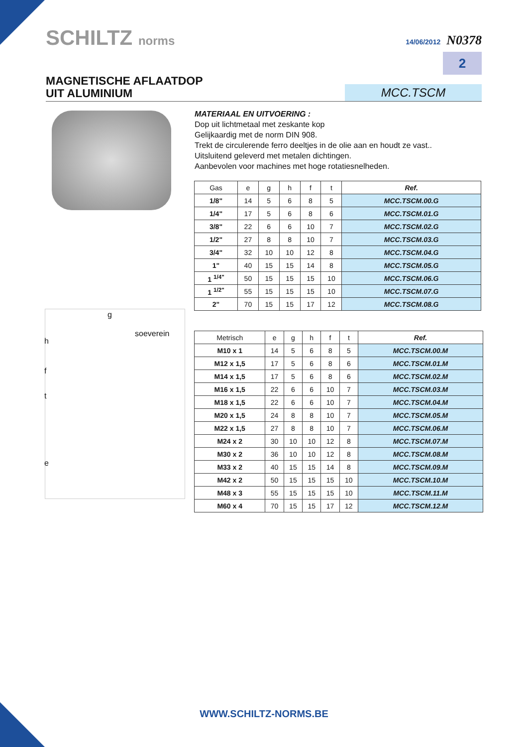SCHILTZ norms
14/06/2012 N0378
2
MAGNETISCHE AFLAATDOP
UIT ALUMINIUM
MCC.TSCM
MATERIAAL EN UITVOERING :
Dop uit lichtmetaal met zeskante kop
Gelijkaardig met de norm DIN 908.
Trekt de circulerende ferro deeltjes in de olie aan en houdt ze vast..
Uitsluitend geleverd met metalen dichtingen.
Aanbevolen voor machines met hoge rotatiesnelheden.
g
h
soeverein
f
t
e
| Gas | e | g | h | f | t | Ref. |
| --- | --- | --- | --- | --- | --- | --- |
| 1/8" | 14 | 5 | 6 | 8 | 5 | MCC.TSCM.00.G |
| 1/4" | 17 | 5 | 6 | 8 | 6 | MCC.TSCM.01.G |
| 3/8" | 22 | 6 | 6 | 10 | 7 | MCC.TSCM.02.G |
| 1/2" | 27 | 8 | 8 | 10 | 7 | MCC.TSCM.03.G |
| 3/4" | 32 | 10 | 10 | 12 | 8 | MCC.TSCM.04.G |
| 1" | 40 | 15 | 15 | 14 | 8 | MCC.TSCM.05.G |
| 1 <sup>1/4"</sup> | 50 | 15 | 15 | 15 | 10 | MCC.TSCM.06.G |
| 1 <sup>1/2"</sup> | 55 | 15 | 15 | 15 | 10 | MCC.TSCM.07.G |
| 2" | 70 | 15 | 15 | 17 | 12 | MCC.TSCM.08.G |
| Metrisch | e | g | h | f | t | Ref. |
| --- | --- | --- | --- | --- | --- | --- |
| M10 x 1 | 14 | 5 | 6 | 8 | 5 | MCC.TSCM.00.M |
| M12 x 1,5 | 17 | 5 | 6 | 8 | 6 | MCC.TSCM.01.M |
| M14 x 1,5 | 17 | 5 | 6 | 8 | 6 | MCC.TSCM.02.M |
| M16 x 1,5 | 22 | 6 | 6 | 10 | 7 | MCC.TSCM.03.M |
| M18 x 1,5 | 22 | 6 | 6 | 10 | 7 | MCC.TSCM.04.M |
| M20 x 1,5 | 24 | 8 | 8 | 10 | 7 | MCC.TSCM.05.M |
| M22 x 1,5 | 27 | 8 | 8 | 10 | 7 | MCC.TSCM.06.M |
| M24 x 2 | 30 | 10 | 10 | 12 | 8 | MCC.TSCM.07.M |
| M30 x 2 | 36 | 10 | 10 | 12 | 8 | MCC.TSCM.08.M |
| M33 x 2 | 40 | 15 | 15 | 14 | 8 | MCC.TSCM.09.M |
| M42 x 2 | 50 | 15 | 15 | 15 | 10 | MCC.TSCM.10.M |
| M48 x 3 | 55 | 15 | 15 | 15 | 10 | MCC.TSCM.11.M |
| M60 x 4 | 70 | 15 | 15 | 17 | 12 | MCC.TSCM.12.M |
WWW.SCHILTZ-NORMS.BE